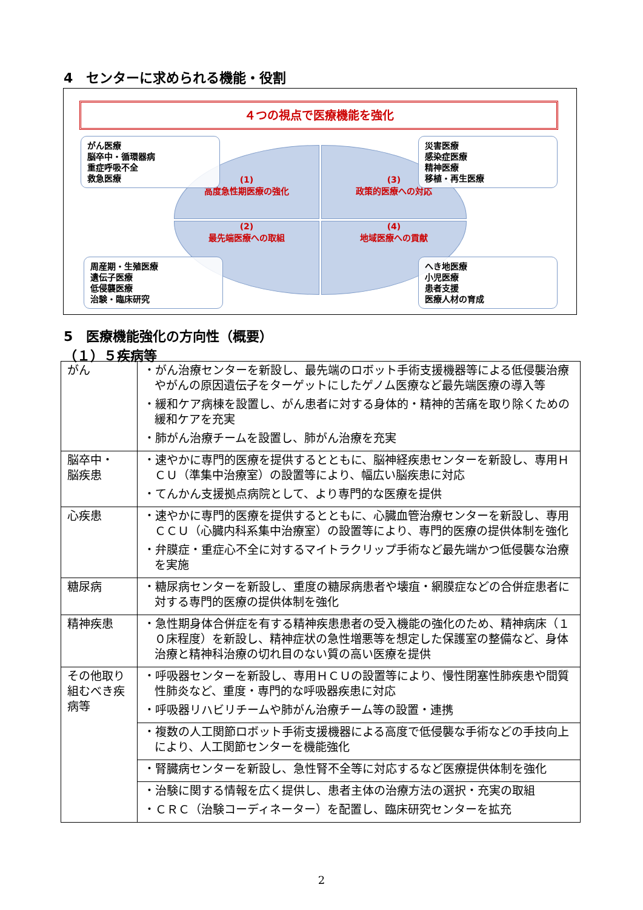4　センターに求められる機能・役割
４つの視点で医療機能を強化
(1)
高度急性期医療の強化
(3)
政策的医療への対応
(2)
最先端医療への取組
(4)
地域医療への貢献
がん医療
脳卒中・循環器病
重症呼吸不全
救急医療
災害医療
感染症医療
精神医療
移植・再生医療
周産期・生殖医療
遺伝子医療
低侵襲医療
治験・臨床研究
へき地医療
小児医療
患者支援
医療人材の育成
5　医療機能強化の方向性（概要）
（１）５疾病等
| がん | ・がん治療センターを新設し、最先端のロボット手術支援機器等による低侵襲治療やがんの原因遺伝子をターゲットにしたゲノム医療など最先端医療の導入等 ・緩和ケア病棟を設置し、がん患者に対する身体的・精神的苦痛を取り除くための緩和ケアを充実 ・肺がん治療チームを設置し、肺がん治療を充実 |
| 脳卒中・ 脳疾患 | ・速やかに専門的医療を提供するとともに、脳神経疾患センターを新設し、専用ＨＣＵ（準集中治療室）の設置等により、幅広い脳疾患に対応 ・てんかん支援拠点病院として、より専門的な医療を提供 |
| 心疾患 | ・速やかに専門的医療を提供するとともに、心臓血管治療センターを新設し、専用ＣＣＵ（心臓内科系集中治療室）の設置等により、専門的医療の提供体制を強化 ・弁膜症・重症心不全に対するマイトラクリップ手術など最先端かつ低侵襲な治療を実施 |
| 糖尿病 | ・糖尿病センターを新設し、重度の糖尿病患者や壊疽・網膜症などの合併症患者に対する専門的医療の提供体制を強化 |
| 精神疾患 | ・急性期身体合併症を有する精神疾患患者の受入機能の強化のため、精神病床（１０床程度）を新設し、精神症状の急性増悪等を想定した保護室の整備など、身体治療と精神科治療の切れ目のない質の高い医療を提供 |
| その他取り組むべき疾病等 | ・呼吸器センターを新設し、専用ＨＣＵの設置等により、慢性閉塞性肺疾患や間質性肺炎など、重度・専門的な呼吸器疾患に対応 ・呼吸器リハビリチームや肺がん治療チーム等の設置・連携 |
| | ・複数の人工関節ロボット手術支援機器による高度で低侵襲な手術などの手技向上により、人工関節センターを機能強化 |
| | ・腎臓病センターを新設し、急性腎不全等に対応するなど医療提供体制を強化 |
| | ・治験に関する情報を広く提供し、患者主体の治療方法の選択・充実の取組 ・ＣＲＣ（治験コーディネーター）を配置し、臨床研究センターを拡充 |
2